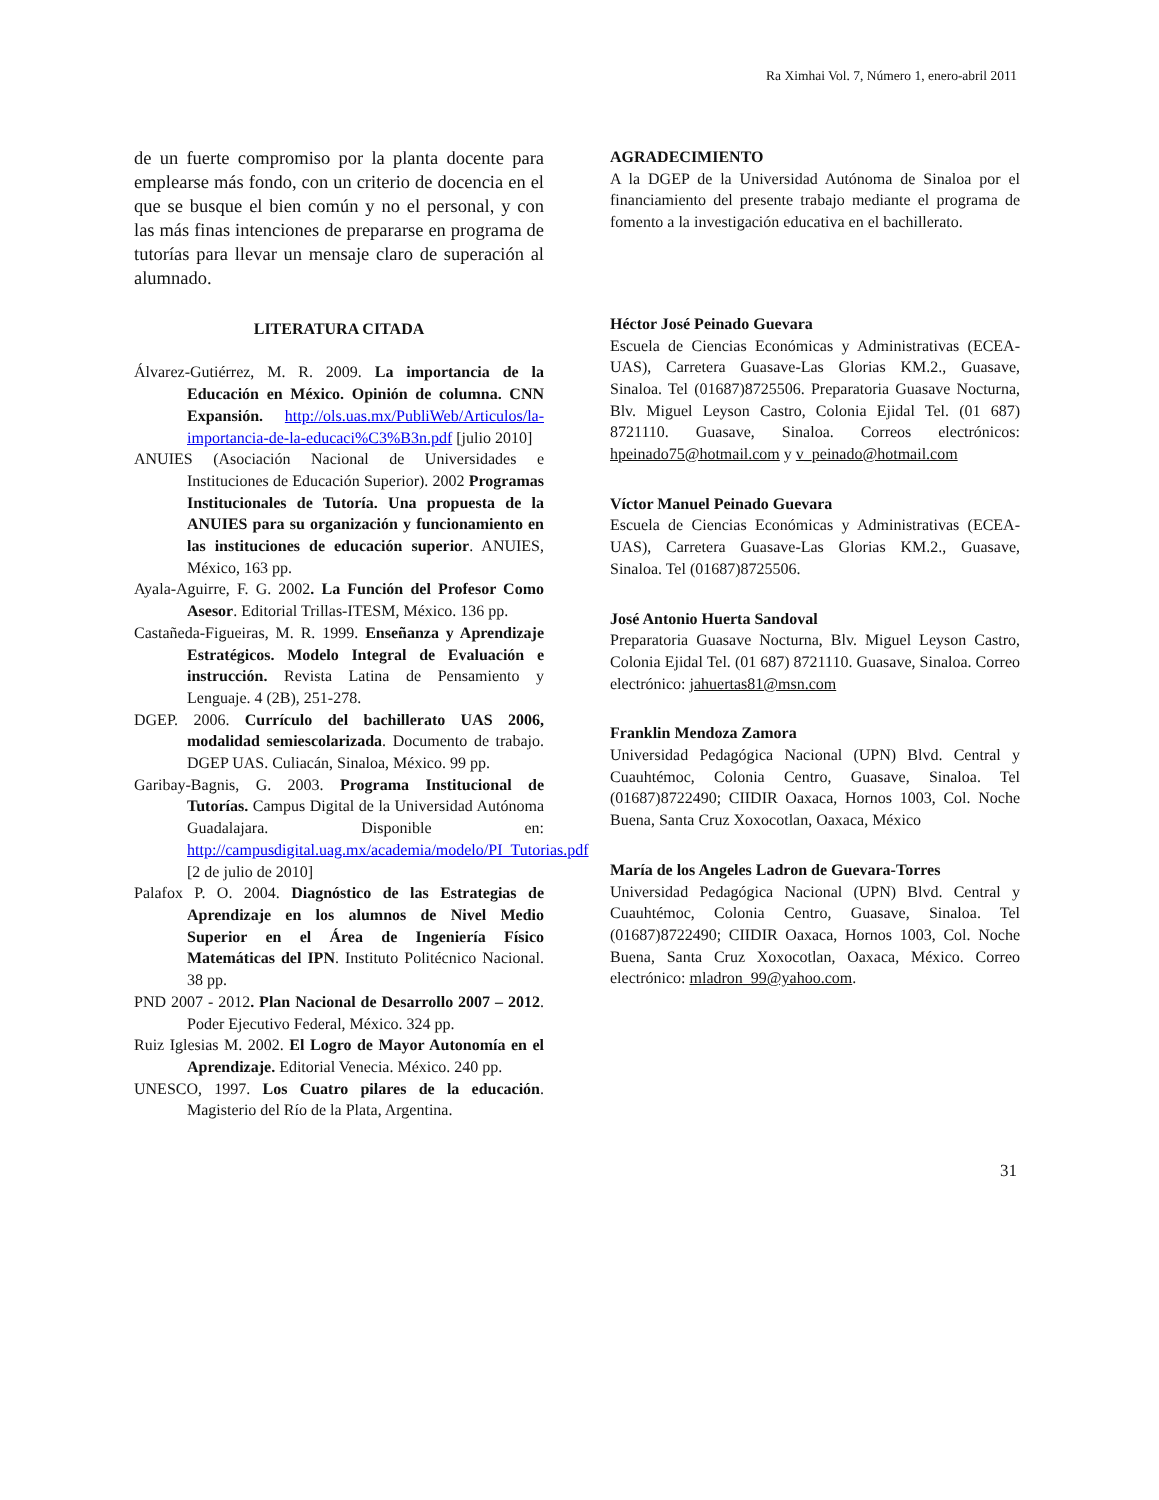Ra Ximhai Vol. 7, Número 1, enero-abril 2011
de un fuerte compromiso por la planta docente para emplearse más fondo, con un criterio de docencia en el que se busque el bien común y no el personal, y con las más finas intenciones de prepararse en programa de tutorías para llevar un mensaje claro de superación al alumnado.
LITERATURA CITADA
Álvarez-Gutiérrez, M. R. 2009. La importancia de la Educación en México. Opinión de columna. CNN Expansión. http://ols.uas.mx/PubliWeb/Articulos/la-importancia-de-la-educaci%C3%B3n.pdf [julio 2010]
ANUIES (Asociación Nacional de Universidades e Instituciones de Educación Superior). 2002 Programas Institucionales de Tutoría. Una propuesta de la ANUIES para su organización y funcionamiento en las instituciones de educación superior. ANUIES, México, 163 pp.
Ayala-Aguirre, F. G. 2002. La Función del Profesor Como Asesor. Editorial Trillas-ITESM, México. 136 pp.
Castañeda-Figueiras, M. R. 1999. Enseñanza y Aprendizaje Estratégicos. Modelo Integral de Evaluación e instrucción. Revista Latina de Pensamiento y Lenguaje. 4 (2B), 251-278.
DGEP. 2006. Currículo del bachillerato UAS 2006, modalidad semiescolarizada. Documento de trabajo. DGEP UAS. Culiacán, Sinaloa, México. 99 pp.
Garibay-Bagnis, G. 2003. Programa Institucional de Tutorías. Campus Digital de la Universidad Autónoma Guadalajara. Disponible en: http://campusdigital.uag.mx/academia/modelo/PI_Tutorias.pdf [2 de julio de 2010]
Palafox P. O. 2004. Diagnóstico de las Estrategias de Aprendizaje en los alumnos de Nivel Medio Superior en el Área de Ingeniería Físico Matemáticas del IPN. Instituto Politécnico Nacional. 38 pp.
PND 2007 - 2012. Plan Nacional de Desarrollo 2007 – 2012. Poder Ejecutivo Federal, México. 324 pp.
Ruiz Iglesias M. 2002. El Logro de Mayor Autonomía en el Aprendizaje. Editorial Venecia. México. 240 pp.
UNESCO, 1997. Los Cuatro pilares de la educación. Magisterio del Río de la Plata, Argentina.
AGRADECIMIENTO
A la DGEP de la Universidad Autónoma de Sinaloa por el financiamiento del presente trabajo mediante el programa de fomento a la investigación educativa en el bachillerato.
Héctor José Peinado Guevara
Escuela de Ciencias Económicas y Administrativas (ECEA-UAS), Carretera Guasave-Las Glorias KM.2., Guasave, Sinaloa. Tel (01687)8725506. Preparatoria Guasave Nocturna, Blv. Miguel Leyson Castro, Colonia Ejidal Tel. (01 687) 8721110. Guasave, Sinaloa. Correos electrónicos: hpeinado75@hotmail.com y v_peinado@hotmail.com
Víctor Manuel Peinado Guevara
Escuela de Ciencias Económicas y Administrativas (ECEA-UAS), Carretera Guasave-Las Glorias KM.2., Guasave, Sinaloa. Tel (01687)8725506.
José Antonio Huerta Sandoval
Preparatoria Guasave Nocturna, Blv. Miguel Leyson Castro, Colonia Ejidal Tel. (01 687) 8721110. Guasave, Sinaloa. Correo electrónico: jahuertas81@msn.com
Franklin Mendoza Zamora
Universidad Pedagógica Nacional (UPN) Blvd. Central y Cuauhtémoc, Colonia Centro, Guasave, Sinaloa. Tel (01687)8722490; CIIDIR Oaxaca, Hornos 1003, Col. Noche Buena, Santa Cruz Xoxocotlan, Oaxaca, México
María de los Angeles Ladron de Guevara-Torres
Universidad Pedagógica Nacional (UPN) Blvd. Central y Cuauhtémoc, Colonia Centro, Guasave, Sinaloa. Tel (01687)8722490; CIIDIR Oaxaca, Hornos 1003, Col. Noche Buena, Santa Cruz Xoxocotlan, Oaxaca, México. Correo electrónico: mladron_99@yahoo.com.
31